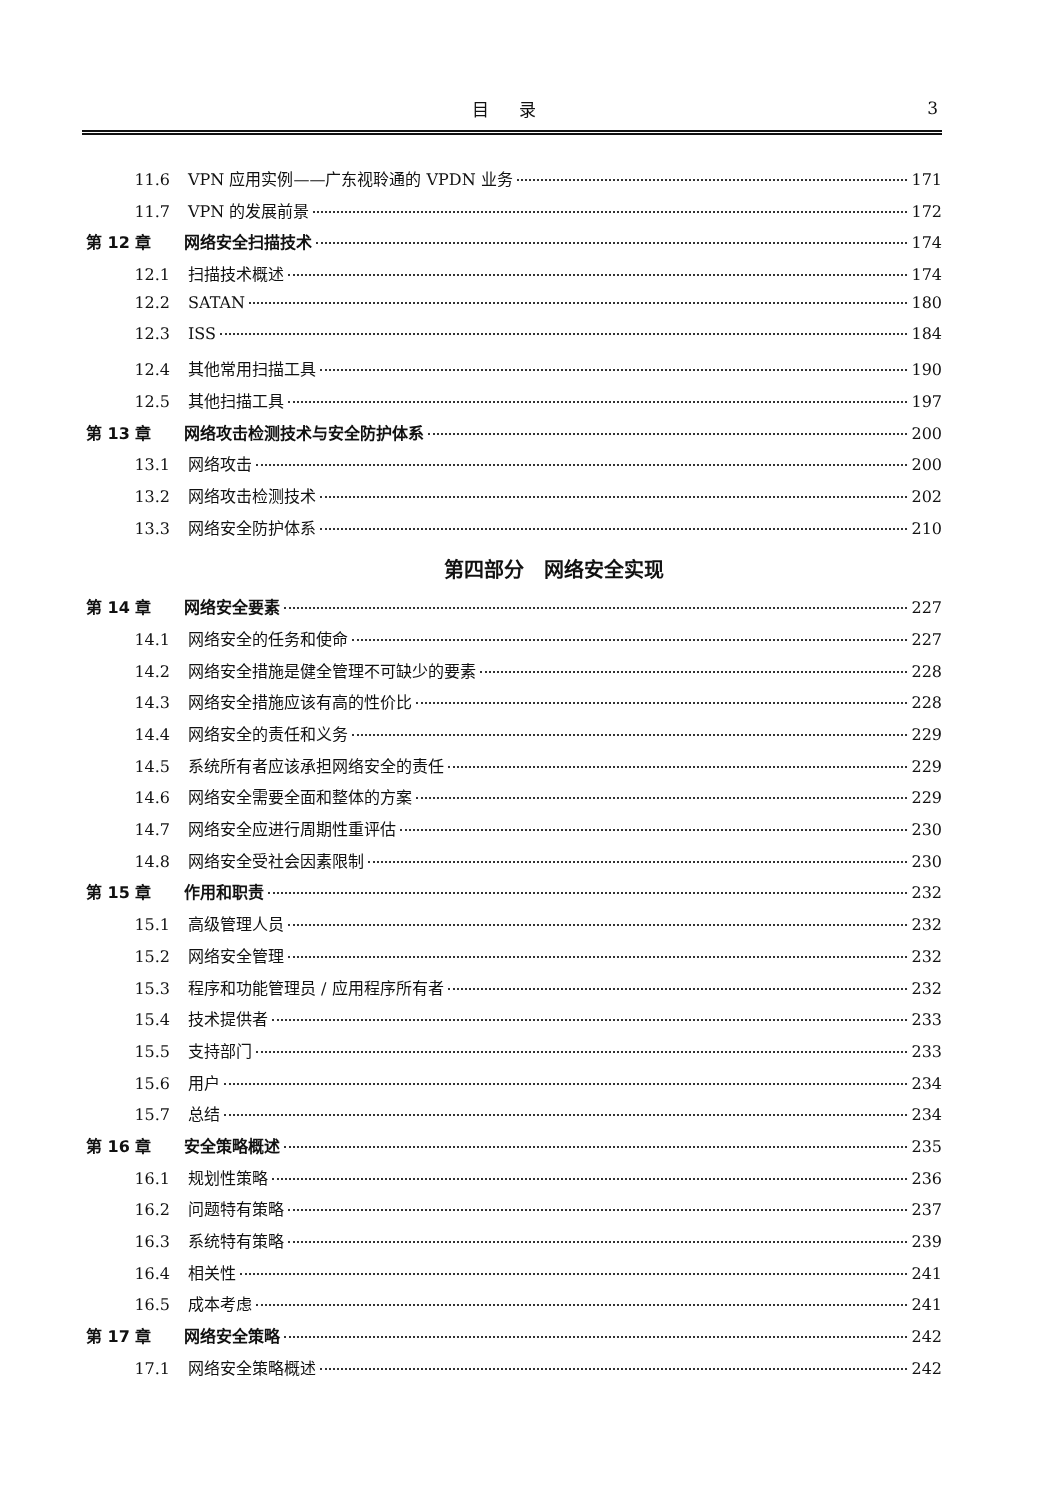目录 3
11.6 VPN 应用实例——广东视聆通的 VPDN 业务 171
11.7 VPN 的发展前景 172
第 12 章 网络安全扫描技术 174
12.1 扫描技术概述 174
12.2 SATAN 180
12.3 ISS 184
12.4 其他常用扫描工具 190
12.5 其他扫描工具 197
第 13 章 网络攻击检测技术与安全防护体系 200
13.1 网络攻击 200
13.2 网络攻击检测技术 202
13.3 网络安全防护体系 210
第四部分　网络安全实现
第 14 章 网络安全要素 227
14.1 网络安全的任务和使命 227
14.2 网络安全措施是健全管理不可缺少的要素 228
14.3 网络安全措施应该有高的性价比 228
14.4 网络安全的责任和义务 229
14.5 系统所有者应该承担网络安全的责任 229
14.6 网络安全需要全面和整体的方案 229
14.7 网络安全应进行周期性重评估 230
14.8 网络安全受社会因素限制 230
第 15 章 作用和职责 232
15.1 高级管理人员 232
15.2 网络安全管理 232
15.3 程序和功能管理员 / 应用程序所有者 232
15.4 技术提供者 233
15.5 支持部门 233
15.6 用户 234
15.7 总结 234
第 16 章 安全策略概述 235
16.1 规划性策略 236
16.2 问题特有策略 237
16.3 系统特有策略 239
16.4 相关性 241
16.5 成本考虑 241
第 17 章 网络安全策略 242
17.1 网络安全策略概述 242